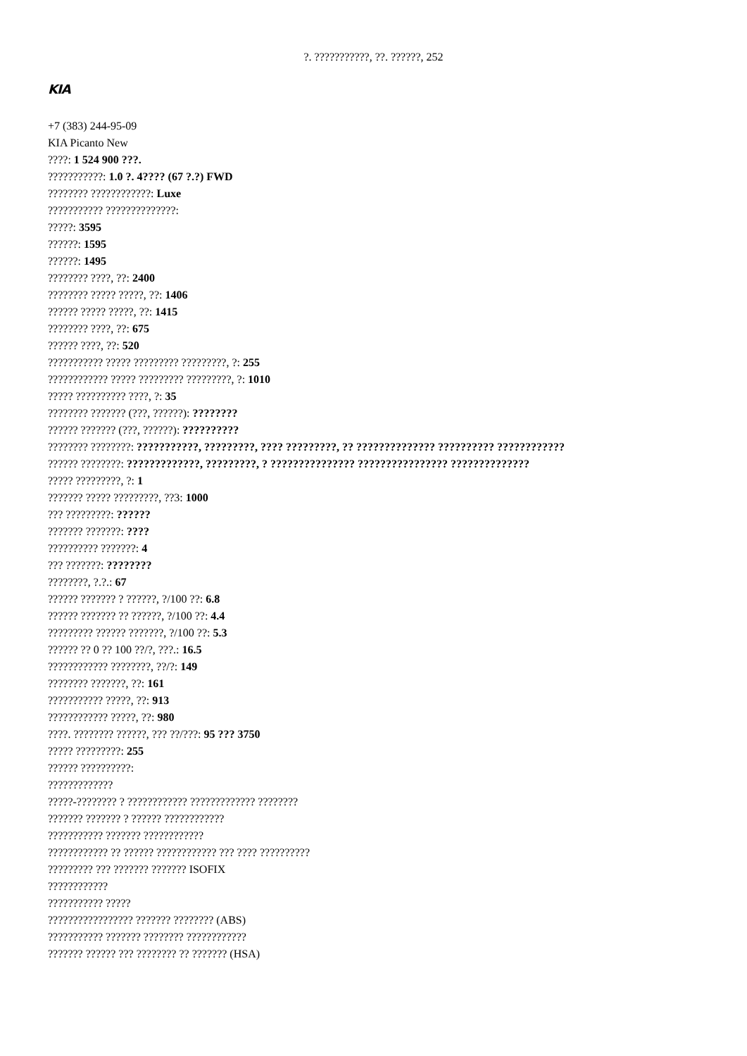?. ???????????, ??. ??????, 252
KIA
+7 (383) 244-95-09
KIA Picanto New
????: 1 524 900 ???.
???????????: 1.0 ?. 4???? (67 ?.?) FWD
???????? ????????????: Luxe
??????????? ??????????????:
?????: 3595
??????: 1595
??????: 1495
???????? ????, ??: 2400
???????? ????? ?????, ??: 1406
?????? ????? ?????, ??: 1415
???????? ????, ??: 675
?????? ????, ??: 520
??????????? ????? ????????? ?????????, ?: 255
???????????? ????? ????????? ?????????, ?: 1010
????? ?????????? ????, ?: 35
???????? ??????? (???, ??????): ????????
?????? ??????? (???, ??????): ??????????
???????? ????????: ???????????, ?????????, ???? ?????????, ?? ?????????????? ?????????? ????????????
?????? ????????: ?????????????, ?????????, ? ??????????????? ???????????????? ??????????????
????? ?????????, ?: 1
??????? ????? ?????????, ??3: 1000
??? ?????????: ??????
??????? ???????: ????
?????????? ???????: 4
??? ???????: ????????
????????, ?.?.: 67
?????? ??????? ? ??????, ?/100 ??: 6.8
?????? ??????? ?? ??????, ?/100 ??: 4.4
????????? ?????? ???????, ?/100 ??: 5.3
?????? ?? 0 ?? 100 ??/?, ???.: 16.5
???????????? ????????, ??/?: 149
???????? ???????, ??: 161
??????????? ?????, ??: 913
???????????? ?????, ??: 980
????. ???????? ??????, ??? ??/???: 95 ??? 3750
????? ?????????: 255
?????? ??????????:
?????????????
?????-???????? ? ???????????? ????????????? ????????
??????? ??????? ? ?????? ????????????
??????????? ??????? ????????????
???????????? ?? ?????? ???????????? ??? ???? ??????????
????????? ??? ??????? ??????? ISOFIX
????????????
??????????? ?????
????????????????? ??????? ???????? (ABS)
??????????? ??????? ???????? ????????????
??????? ?????? ??? ???????? ?? ??????? (HSA)